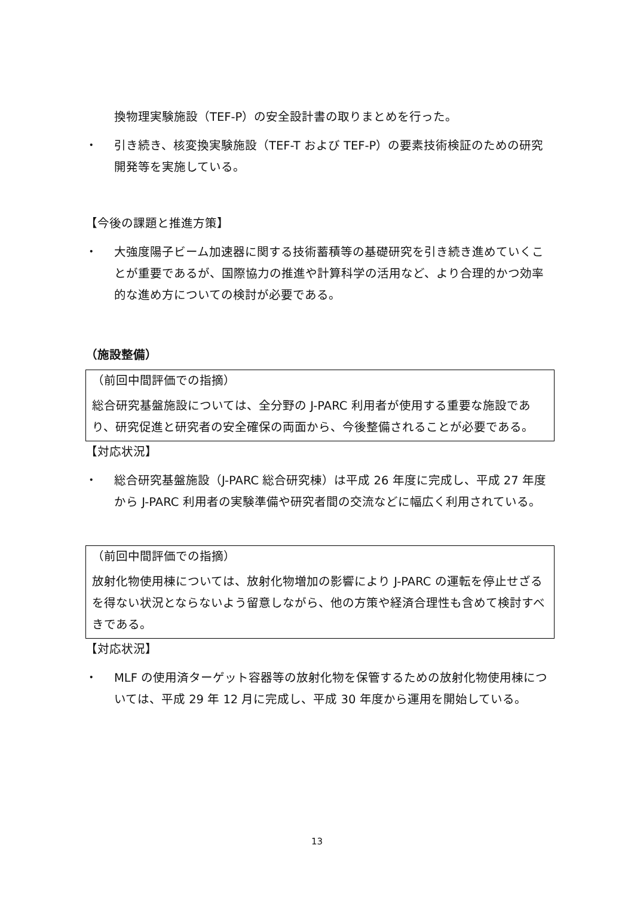換物理実験施設（TEF-P）の安全設計書の取りまとめを行った。
・ 引き続き、核変換実験施設（TEF-T および TEF-P）の要素技術検証のための研究開発等を実施している。
【今後の課題と推進方策】
・ 大強度陽子ビーム加速器に関する技術蓄積等の基礎研究を引き続き進めていくことが重要であるが、国際協力の推進や計算科学の活用など、より合理的かつ効率的な進め方についての検討が必要である。
（施設整備）
（前回中間評価での指摘）
総合研究基盤施設については、全分野の J-PARC 利用者が使用する重要な施設であり、研究促進と研究者の安全確保の両面から、今後整備されることが必要である。
【対応状況】
・ 総合研究基盤施設（J-PARC 総合研究棟）は平成 26 年度に完成し、平成 27 年度から J-PARC 利用者の実験準備や研究者間の交流などに幅広く利用されている。
（前回中間評価での指摘）
放射化物使用棟については、放射化物増加の影響により J-PARC の運転を停止せざるを得ない状況とならないよう留意しながら、他の方策や経済合理性も含めて検討すべきである。
【対応状況】
・ MLF の使用済ターゲット容器等の放射化物を保管するための放射化物使用棟については、平成 29 年 12 月に完成し、平成 30 年度から運用を開始している。
13